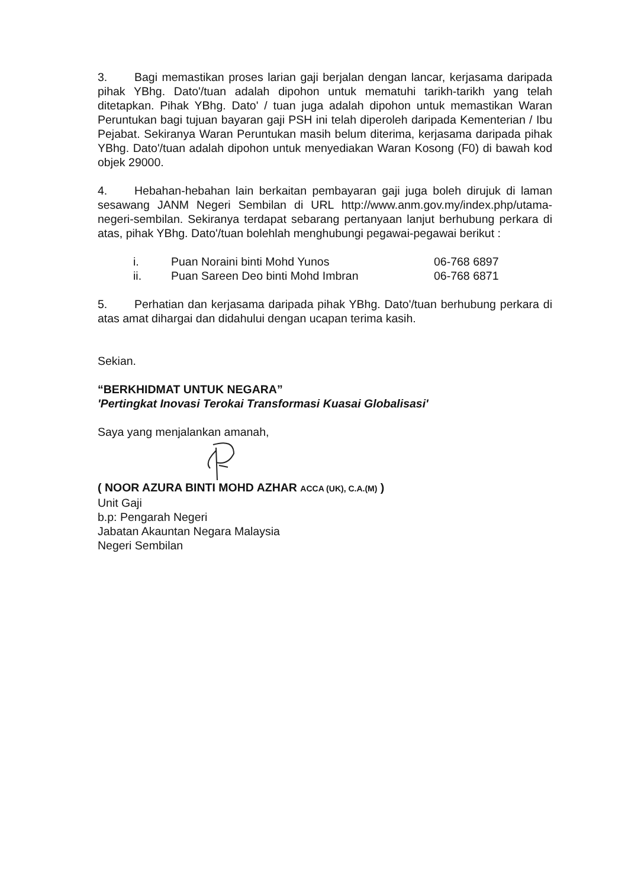3. Bagi memastikan proses larian gaji berjalan dengan lancar, kerjasama daripada pihak YBhg. Dato'/tuan adalah dipohon untuk mematuhi tarikh-tarikh yang telah ditetapkan. Pihak YBhg. Dato' / tuan juga adalah dipohon untuk memastikan Waran Peruntukan bagi tujuan bayaran gaji PSH ini telah diperoleh daripada Kementerian / Ibu Pejabat. Sekiranya Waran Peruntukan masih belum diterima, kerjasama daripada pihak YBhg. Dato'/tuan adalah dipohon untuk menyediakan Waran Kosong (F0) di bawah kod objek 29000.
4. Hebahan-hebahan lain berkaitan pembayaran gaji juga boleh dirujuk di laman sesawang JANM Negeri Sembilan di URL http://www.anm.gov.my/index.php/utama-negeri-sembilan. Sekiranya terdapat sebarang pertanyaan lanjut berhubung perkara di atas, pihak YBhg. Dato'/tuan bolehlah menghubungi pegawai-pegawai berikut :
| i. | Puan Noraini binti Mohd Yunos | 06-768 6897 |
| ii. | Puan Sareen Deo binti Mohd Imbran | 06-768 6871 |
5. Perhatian dan kerjasama daripada pihak YBhg. Dato'/tuan berhubung perkara di atas amat dihargai dan didahului dengan ucapan terima kasih.
Sekian.
“BERKHIDMAT UNTUK NEGARA”
'Pertingkat Inovasi Terokai Transformasi Kuasai Globalisasi'
Saya yang menjalankan amanah,
( NOOR AZURA BINTI MOHD AZHAR ACCA (UK), C.A.(M) )
Unit Gaji
b.p: Pengarah Negeri
Jabatan Akauntan Negara Malaysia
Negeri Sembilan